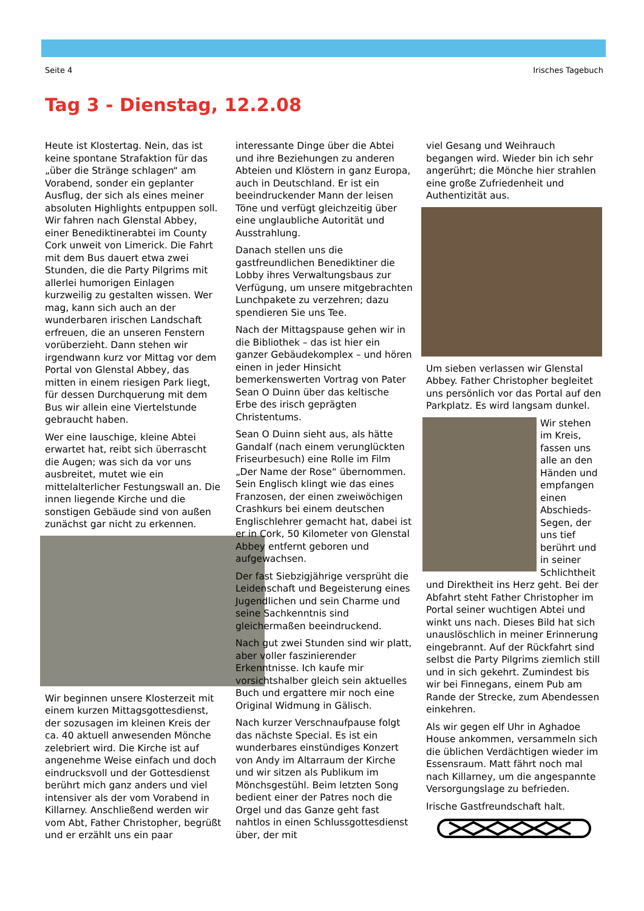Seite 4 Irisches Tagebuch
Tag 3 - Dienstag, 12.2.08
Heute ist Klostertag. Nein, das ist keine spontane Strafaktion für das „über die Stränge schlagen“ am Vorabend, sonder ein geplanter Ausflug, der sich als eines meiner absoluten Highlights entpuppen soll. Wir fahren nach Glenstal Abbey, einer Benediktinerabtei im County Cork unweit von Limerick. Die Fahrt mit dem Bus dauert etwa zwei Stunden, die die Party Pilgrims mit allerlei humorigen Einlagen kurzweilig zu gestalten wissen. Wer mag, kann sich auch an der wunderbaren irischen Landschaft erfreuen, die an unseren Fenstern vorüberzieht. Dann stehen wir irgendwann kurz vor Mittag vor dem Portal von Glenstal Abbey, das mitten in einem riesigen Park liegt, für dessen Durchquerung mit dem Bus wir allein eine Viertelstunde gebraucht haben.
Wer eine lauschige, kleine Abtei erwartet hat, reibt sich überrascht die Augen; was sich da vor uns ausbreitet, mutet wie ein mittelalterlicher Festungswall an. Die innen liegende Kirche und die sonstigen Gebäude sind von außen zunächst gar nicht zu erkennen.
Wir beginnen unsere Klosterzeit mit einem kurzen Mittagsgottesdienst, der sozusagen im kleinen Kreis der ca. 40 aktuell anwesenden Mönche zelebriert wird. Die Kirche ist auf angenehme Weise einfach und doch eindrucksvoll und der Gottesdienst berührt mich ganz anders und viel intensiver als der vom Vorabend in Killarney. Anschließend werden wir vom Abt, Father Christopher, begrüßt und er erzählt uns ein paar
interessante Dinge über die Abtei und ihre Beziehungen zu anderen Abteien und Klöstern in ganz Europa, auch in Deutschland. Er ist ein beeindruckender Mann der leisen Töne und verfügt gleichzeitig über eine unglaubliche Autorität und Ausstrahlung.
Danach stellen uns die gastfreundlichen Benediktiner die Lobby ihres Verwaltungsbaus zur Verfügung, um unsere mitgebrachten Lunchpakete zu verzehren; dazu spendieren Sie uns Tee.
Nach der Mittagspause gehen wir in die Bibliothek – das ist hier ein ganzer Gebäudekomplex – und hören einen in jeder Hinsicht bemerkenswerten Vortrag von Pater Sean O Duinn über das keltische Erbe des irisch geprägten Christentums.
Sean O Duinn sieht aus, als hätte Gandalf (nach einem verunglückten Friseurbesuch) eine Rolle im Film „Der Name der Rose“ übernommen. Sein Englisch klingt wie das eines Franzosen, der einen zweiwöchigen Crashkurs bei einem deutschen Englischlehrer gemacht hat, dabei ist er in Cork, 50 Kilometer von Glenstal Abbey entfernt geboren und aufgewachsen.
Der fast Siebzigjährige versprüht die Leidenschaft und Begeisterung eines Jugendlichen und sein Charme und seine Sachkenntnis sind gleichermaßen beeindruckend.
Nach gut zwei Stunden sind wir platt, aber voller faszinierender Erkenntnisse. Ich kaufe mir vorsichtshalber gleich sein aktuelles Buch und ergattere mir noch eine Original Widmung in Gälisch.
Nach kurzer Verschnaufpause folgt das nächste Special. Es ist ein wunderbares einstündiges Konzert von Andy im Altarraum der Kirche und wir sitzen als Publikum im Mönchsgestühl. Beim letzten Song bedient einer der Patres noch die Orgel und das Ganze geht fast nahtlos in einen Schlussgottesdienst über, der mit
viel Gesang und Weihrauch begangen wird. Wieder bin ich sehr angerührt; die Mönche hier strahlen eine große Zufriedenheit und Authentizität aus.
Um sieben verlassen wir Glenstal Abbey. Father Christopher begleitet uns persönlich vor das Portal auf den Parkplatz. Es wird langsam dunkel.
Wir stehen im Kreis, fassen uns alle an den Händen und empfangen einen Abschieds-Segen, der uns tief berührt und in seiner Schlichtheit und Direktheit ins Herz geht. Bei der Abfahrt steht Father Christopher im Portal seiner wuchtigen Abtei und winkt uns nach. Dieses Bild hat sich unauslöschlich in meiner Erinnerung eingebrannt. Auf der Rückfahrt sind selbst die Party Pilgrims ziemlich still und in sich gekehrt. Zumindest bis wir bei Finnegans, einem Pub am Rande der Strecke, zum Abendessen einkehren.
Als wir gegen elf Uhr in Aghadoe House ankommen, versammeln sich die üblichen Verdächtigen wieder im Essensraum. Matt fährt noch mal nach Killarney, um die angespannte Versorgungslage zu befrieden.
Irische Gastfreundschaft halt.